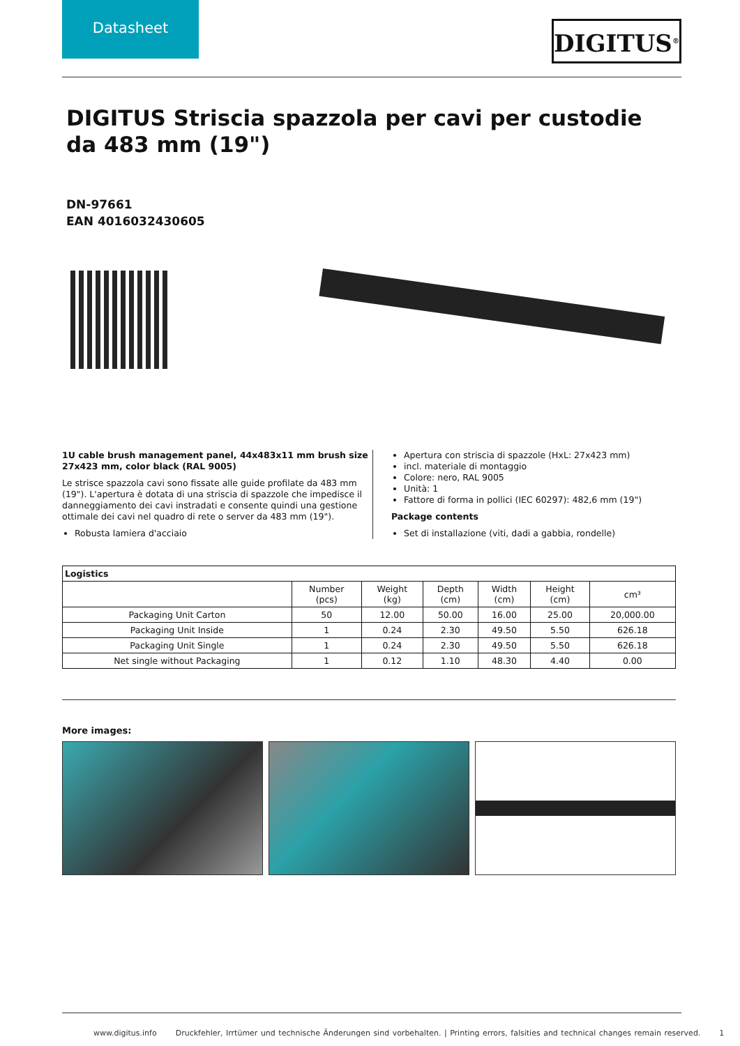Datasheet
DIGITUS<sup>®</sup>
DIGITUS Striscia spazzola per cavi per custodie da 483 mm (19")
DN-97661
EAN 4016032430605
1U cable brush management panel, 44x483x11 mm brush size 27x423 mm, color black (RAL 9005)
Le strisce spazzola cavi sono fissate alle guide profilate da 483 mm (19"). L'apertura è dotata di una striscia di spazzole che impedisce il danneggiamento dei cavi instradati e consente quindi una gestione ottimale dei cavi nel quadro di rete o server da 483 mm (19").
Robusta lamiera d'acciaio
Apertura con striscia di spazzole (HxL: 27x423 mm)
incl. materiale di montaggio
Colore: nero, RAL 9005
Unità: 1
Fattore di forma in pollici (IEC 60297): 482,6 mm (19")
Package contents
Set di installazione (viti, dadi a gabbia, rondelle)
| Logistics | | | | | | |
| --- | --- | --- | --- | --- | --- | --- |
| | Number (pcs) | Weight (kg) | Depth (cm) | Width (cm) | Height (cm) | cm³ |
| Packaging Unit Carton | 50 | 12.00 | 50.00 | 16.00 | 25.00 | 20,000.00 |
| Packaging Unit Inside | 1 | 0.24 | 2.30 | 49.50 | 5.50 | 626.18 |
| Packaging Unit Single | 1 | 0.24 | 2.30 | 49.50 | 5.50 | 626.18 |
| Net single without Packaging | 1 | 0.12 | 1.10 | 48.30 | 4.40 | 0.00 |
More images:
www.digitus.info Druckfehler, Irrtümer und technische Änderungen sind vorbehalten. | Printing errors, falsities and technical changes remain reserved. 1